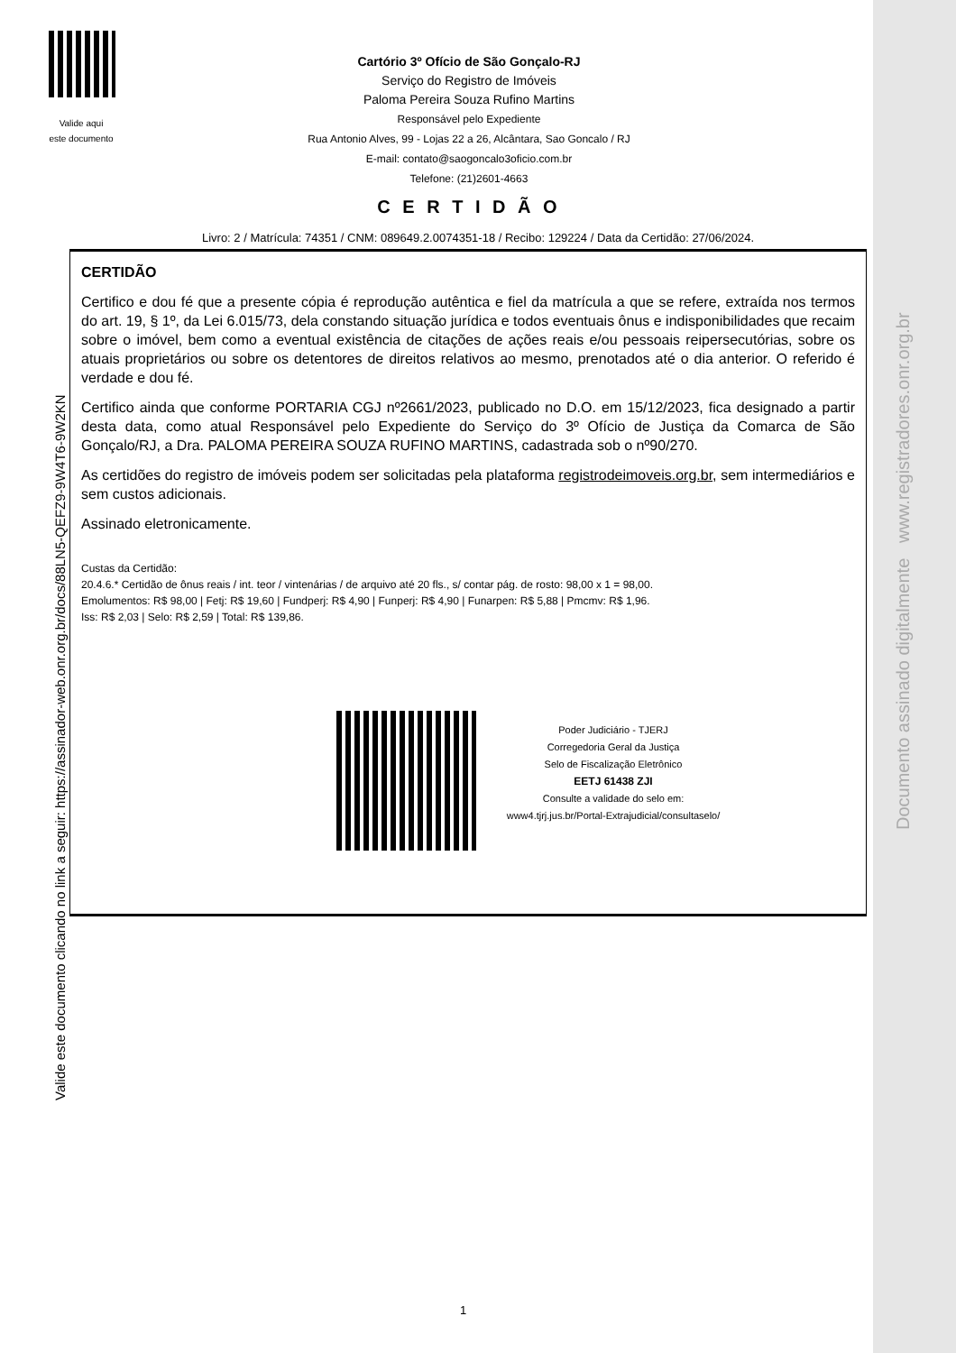Valide aqui
este documento
Cartório 3º Ofício de São Gonçalo-RJ
Serviço do Registro de Imóveis
Paloma Pereira Souza Rufino Martins
Responsável pelo Expediente
Rua Antonio Alves, 99 - Lojas 22 a 26, Alcântara, Sao Goncalo / RJ
E-mail: contato@saogoncalo3oficio.com.br
Telefone: (21)2601-4663
C E R T I D Ã O
Livro: 2 / Matrícula: 74351 / CNM: 089649.2.0074351-18 / Recibo: 129224 / Data da Certidão: 27/06/2024.
CERTIDÃO
Certifico e dou fé que a presente cópia é reprodução autêntica e fiel da matrícula a que se refere, extraída nos termos do art. 19, § 1º, da Lei 6.015/73, dela constando situação jurídica e todos eventuais ônus e indisponibilidades que recaim sobre o imóvel, bem como a eventual existência de citações de ações reais e/ou pessoais reipersecutórias, sobre os atuais proprietários ou sobre os detentores de direitos relativos ao mesmo, prenotados até o dia anterior. O referido é verdade e dou fé.
Certifico ainda que conforme PORTARIA CGJ nº2661/2023, publicado no D.O. em 15/12/2023, fica designado a partir desta data, como atual Responsável pelo Expediente do Serviço do 3º Ofício de Justiça da Comarca de São Gonçalo/RJ, a Dra. PALOMA PEREIRA SOUZA RUFINO MARTINS, cadastrada sob o nº90/270.
As certidões do registro de imóveis podem ser solicitadas pela plataforma registrodeimoveis.org.br, sem intermediários e sem custos adicionais.
Assinado eletronicamente.
Custas da Certidão:
20.4.6.* Certidão de ônus reais / int. teor / vintenárias / de arquivo até 20 fls., s/ contar pág. de rosto: 98,00 x 1 = 98,00.
Emolumentos: R$ 98,00 | Fetj: R$ 19,60 | Fundperj: R$ 4,90 | Funperj: R$ 4,90 | Funarpen: R$ 5,88 | Pmcmv: R$ 1,96.
Iss: R$ 2,03 | Selo: R$ 2,59 | Total: R$ 139,86.
Poder Judiciário - TJERJ
Corregedoria Geral da Justiça
Selo de Fiscalização Eletrônico
EETJ 61438 ZJI
Consulte a validade do selo em:
www4.tjrj.jus.br/Portal-Extrajudicial/consultaselo/
Valide este documento clicando no link a seguir: https://assinador-web.onr.org.br/docs/88LN5-QEFZ9-9W4T6-9W2KN
Documento assinado digitalmente www.registradores.onr.org.br
1